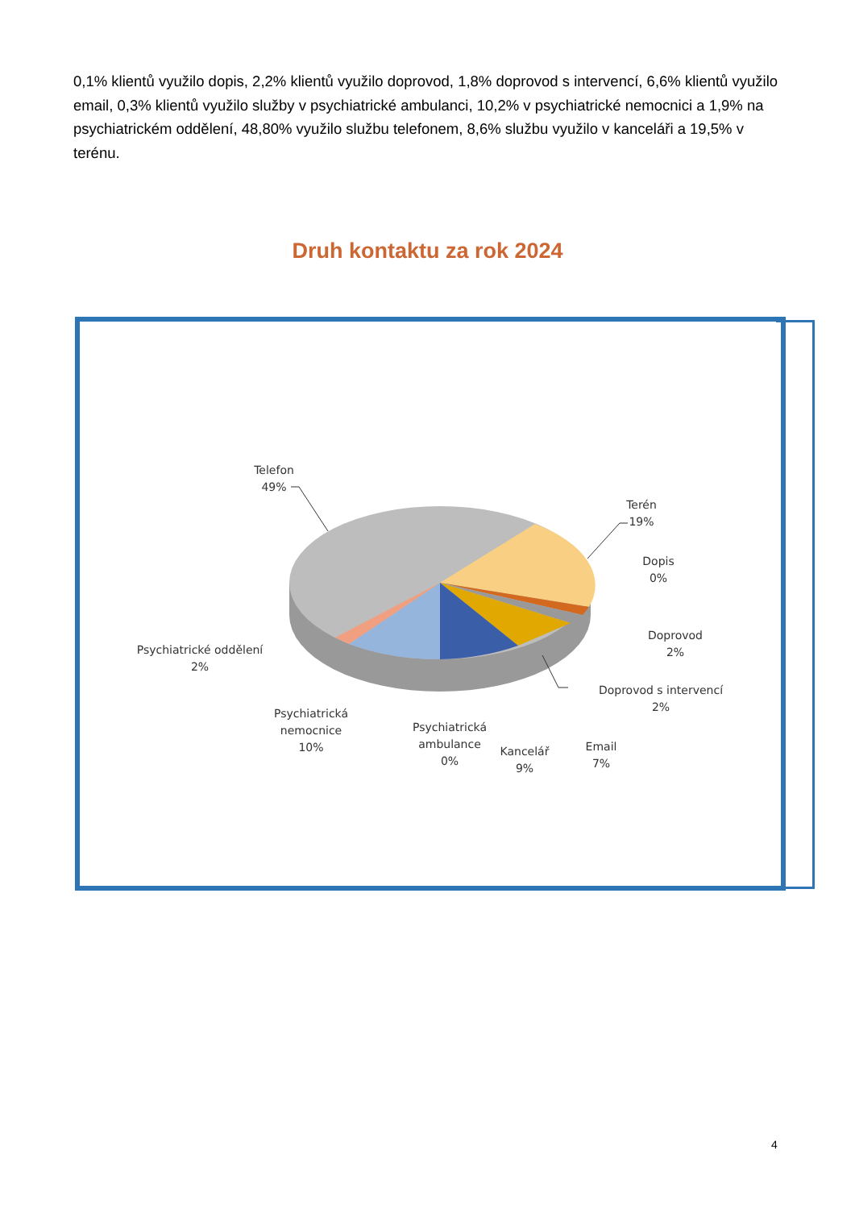0,1% klientů využilo dopis, 2,2% klientů využilo doprovod, 1,8% doprovod s intervencí, 6,6% klientů využilo email, 0,3% klientů využilo služby v psychiatrické ambulanci, 10,2% v psychiatrické nemocnici a 1,9% na psychiatrickém oddělení, 48,80% využilo službu telefonem, 8,6% službu využilo v kanceláři a 19,5% v terénu.
Druh kontaktu za rok 2024
Telefon
49%
Terén
19%
Dopis
0%
Doprovod
2%
Doprovod s intervencí
2%
Email
7%
Kancelář
9%
Psychiatrická
ambulance
0%
Psychiatrická
nemocnice
10%
Psychiatrické oddělení
2%
4